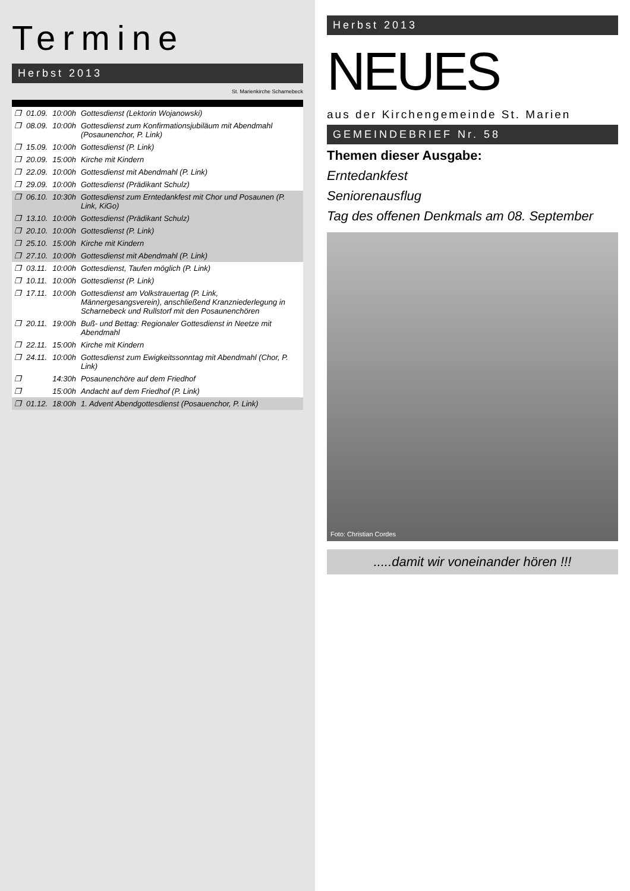Termine
Herbst 2013
St. Marienkirche Scharnebeck
| ❒ | 01.09. | 10:00h | Gottesdienst (Lektorin Wojanowski) |
| ❒ | 08.09. | 10:00h | Gottesdienst zum Konfirmationsjubiläum mit Abendmahl (Posaunenchor, P. Link) |
| ❒ | 15.09. | 10:00h | Gottesdienst (P. Link) |
| ❒ | 20.09. | 15:00h | Kirche mit Kindern |
| ❒ | 22.09. | 10:00h | Gottesdienst mit Abendmahl (P. Link) |
| ❒ | 29.09. | 10:00h | Gottesdienst (Prädikant Schulz) |
| ❒ | 06.10. | 10:30h | Gottesdienst zum Erntedankfest mit Chor und Posaunen (P. Link, KiGo) |
| ❒ | 13.10. | 10:00h | Gottesdienst (Prädikant Schulz) |
| ❒ | 20.10. | 10:00h | Gottesdienst (P. Link) |
| ❒ | 25.10. | 15:00h | Kirche mit Kindern |
| ❒ | 27.10. | 10:00h | Gottesdienst mit Abendmahl (P. Link) |
| ❒ | 03.11. | 10:00h | Gottesdienst, Taufen möglich (P. Link) |
| ❒ | 10.11. | 10:00h | Gottesdienst (P. Link) |
| ❒ | 17.11. | 10:00h | Gottesdienst am Volkstrauertag (P. Link, Männergesangsverein), anschließend Kranzniederlegung in Scharnebeck und Rullstorf mit den Posaunenchören |
| ❒ | 20.11. | 19:00h | Buß- und Bettag: Regionaler Gottesdienst in Neetze mit Abendmahl |
| ❒ | 22.11. | 15:00h | Kirche mit Kindern |
| ❒ | 24.11. | 10:00h | Gottesdienst zum Ewigkeitssonntag mit Abendmahl (Chor, P. Link) |
| ❒ | | 14:30h | Posaunenchöre auf dem Friedhof |
| ❒ | | 15:00h | Andacht auf dem Friedhof (P. Link) |
| ❒ | 01.12. | 18:00h | 1. Advent Abendgottesdienst (Posauenchor, P. Link) |
Herbst 2013
NEUES
aus der Kirchengemeinde St. Marien
GEMEINDEBRIEF Nr. 58
Themen dieser Ausgabe:
Erntedankfest
Seniorenausflug
Tag des offenen Denkmals am 08. September
Foto: Christian Cordes
.....damit wir voneinander hören !!!